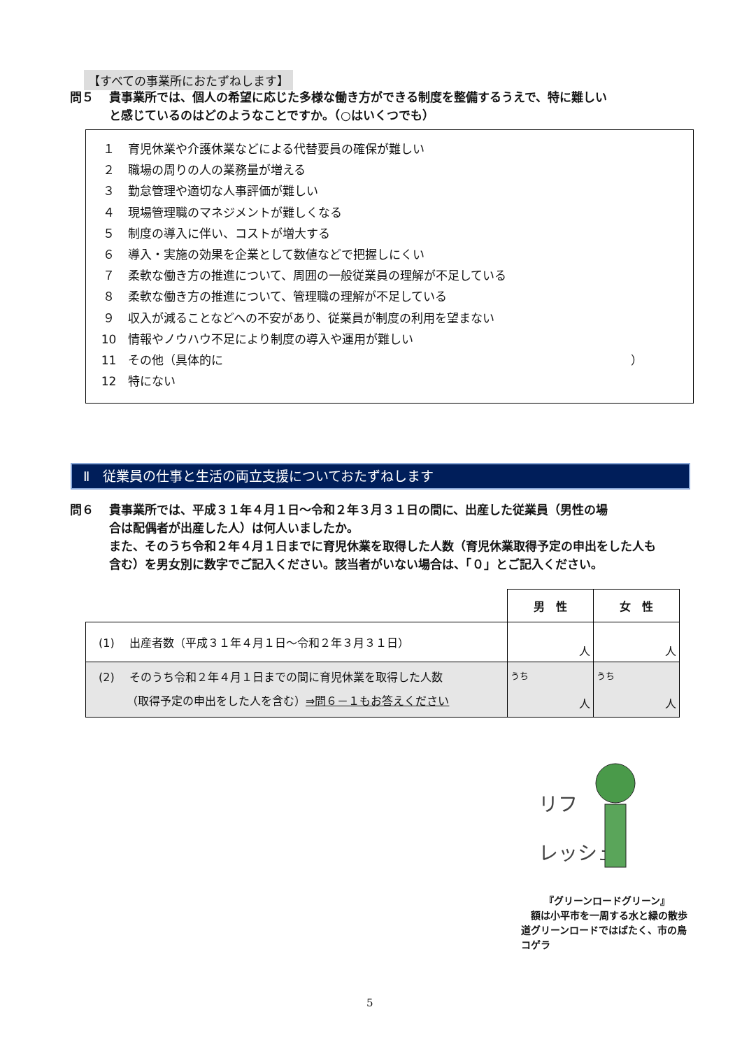【すべての事業所におたずねします】
問５ 貴事業所では、個人の希望に応じた多様な働き方ができる制度を整備するうえで、特に難しい
と感じているのはどのようなことですか。（○はいくつでも）
１ 育児休業や介護休業などによる代替要員の確保が難しい
２ 職場の周りの人の業務量が増える
３ 勤怠管理や適切な人事評価が難しい
４ 現場管理職のマネジメントが難しくなる
５ 制度の導入に伴い、コストが増大する
６ 導入・実施の効果を企業として数値などで把握しにくい
７ 柔軟な働き方の推進について、周囲の一般従業員の理解が不足している
８ 柔軟な働き方の推進について、管理職の理解が不足している
９ 収入が減ることなどへの不安があり、従業員が制度の利用を望まない
10 情報やノウハウ不足により制度の導入や運用が難しい
11 その他（具体的に ）
12 特にない
Ⅱ　従業員の仕事と生活の両立支援についておたずねします
問６ 貴事業所では、平成３１年４月１日～令和２年３月３１日の間に、出産した従業員（男性の場
合は配偶者が出産した人）は何人いましたか。
また、そのうち令和２年４月１日までに育児休業を取得した人数（育児休業取得予定の申出をした人も含む）を男女別に数字でご記入ください。該当者がいない場合は、「０」とご記入ください。
| | 男 性 | 女 性 |
| (1) 出産者数（平成３１年４月１日～令和２年３月３１日） | 人 | 人 |
| (2) そのうち令和２年４月１日までの間に育児休業を取得した人数 （取得予定の申出をした人を含む） ⇒問６－１もお答えください | うち 人 | うち 人 |
リフ
レッシュ
『グリーンロードグリーン』
　額は小平市を一周する水と緑の散歩道グリーンロードではばたく、市の鳥コゲラ
5